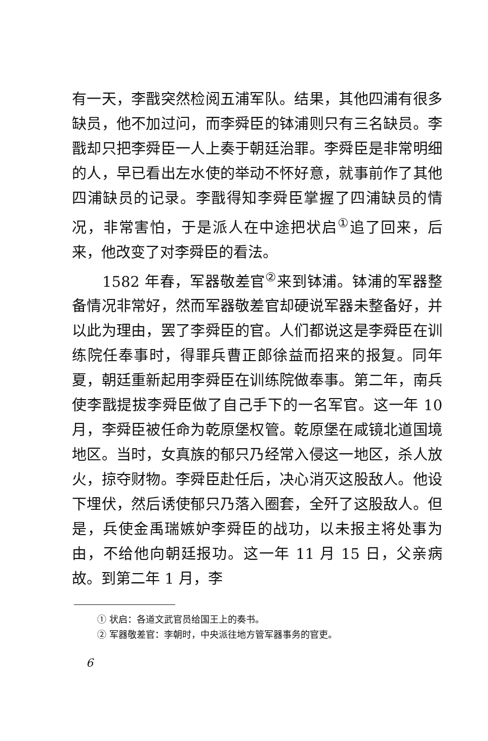有一天，李戬突然检阅五浦军队。结果，其他四浦有很多缺员，他不加过问，而李舜臣的钵浦则只有三名缺员。李戬却只把李舜臣一人上奏于朝廷治罪。李舜臣是非常明细的人，早已看出左水使的举动不怀好意，就事前作了其他四浦缺员的记录。李戬得知李舜臣掌握了四浦缺员的情况，非常害怕，于是派人在中途把状启<sup>①</sup>追了回来，后来，他改变了对李舜臣的看法。
1582 年春，军器敬差官<sup>②</sup>来到钵浦。钵浦的军器整备情况非常好，然而军器敬差官却硬说军器未整备好，并以此为理由，罢了李舜臣的官。人们都说这是李舜臣在训练院任奉事时，得罪兵曹正郎徐益而招来的报复。同年夏，朝廷重新起用李舜臣在训练院做奉事。第二年，南兵使李戬提拔李舜臣做了自己手下的一名军官。这一年 10 月，李舜臣被任命为乾原堡权管。乾原堡在咸镜北道国境地区。当时，女真族的郁只乃经常入侵这一地区，杀人放火，掠夺财物。李舜臣赴任后，决心消灭这股敌人。他设下埋伏，然后诱使郁只乃落入圈套，全歼了这股敌人。但是，兵使金禹瑞嫉妒李舜臣的战功，以未报主将处事为由，不给他向朝廷报功。这一年 11 月 15 日，父亲病故。到第二年 1 月，李
① 状启：各道文武官员给国王上的奏书。
② 军器敬差官：李朝时，中央派往地方管军器事务的官吏。
6